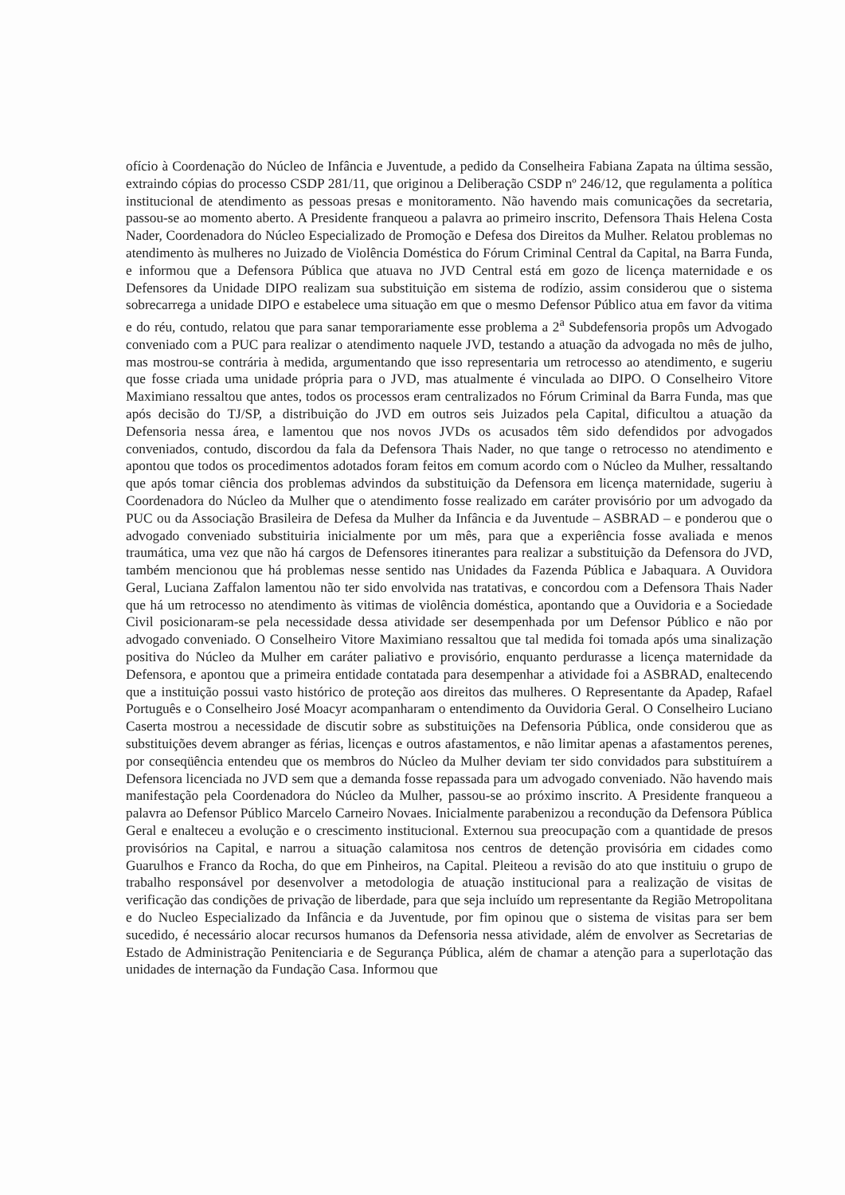ofício à Coordenação do Núcleo de Infância e Juventude, a pedido da Conselheira Fabiana Zapata na última sessão, extraindo cópias do processo CSDP 281/11, que originou a Deliberação CSDP nº 246/12, que regulamenta a política institucional de atendimento as pessoas presas e monitoramento. Não havendo mais comunicações da secretaria, passou-se ao momento aberto. A Presidente franqueou a palavra ao primeiro inscrito, Defensora Thais Helena Costa Nader, Coordenadora do Núcleo Especializado de Promoção e Defesa dos Direitos da Mulher. Relatou problemas no atendimento às mulheres no Juizado de Violência Doméstica do Fórum Criminal Central da Capital, na Barra Funda, e informou que a Defensora Pública que atuava no JVD Central está em gozo de licença maternidade e os Defensores da Unidade DIPO realizam sua substituição em sistema de rodízio, assim considerou que o sistema sobrecarrega a unidade DIPO e estabelece uma situação em que o mesmo Defensor Público atua em favor da vitima e do réu, contudo, relatou que para sanar temporariamente esse problema a 2<sup>a</sup> Subdefensoria propôs um Advogado conveniado com a PUC para realizar o atendimento naquele JVD, testando a atuação da advogada no mês de julho, mas mostrou-se contrária à medida, argumentando que isso representaria um retrocesso ao atendimento, e sugeriu que fosse criada uma unidade própria para o JVD, mas atualmente é vinculada ao DIPO. O Conselheiro Vitore Maximiano ressaltou que antes, todos os processos eram centralizados no Fórum Criminal da Barra Funda, mas que após decisão do TJ/SP, a distribuição do JVD em outros seis Juizados pela Capital, dificultou a atuação da Defensoria nessa área, e lamentou que nos novos JVDs os acusados têm sido defendidos por advogados conveniados, contudo, discordou da fala da Defensora Thais Nader, no que tange o retrocesso no atendimento e apontou que todos os procedimentos adotados foram feitos em comum acordo com o Núcleo da Mulher, ressaltando que após tomar ciência dos problemas advindos da substituição da Defensora em licença maternidade, sugeriu à Coordenadora do Núcleo da Mulher que o atendimento fosse realizado em caráter provisório por um advogado da PUC ou da Associação Brasileira de Defesa da Mulher da Infância e da Juventude – ASBRAD – e ponderou que o advogado conveniado substituiria inicialmente por um mês, para que a experiência fosse avaliada e menos traumática, uma vez que não há cargos de Defensores itinerantes para realizar a substituição da Defensora do JVD, também mencionou que há problemas nesse sentido nas Unidades da Fazenda Pública e Jabaquara. A Ouvidora Geral, Luciana Zaffalon lamentou não ter sido envolvida nas tratativas, e concordou com a Defensora Thais Nader que há um retrocesso no atendimento às vitimas de violência doméstica, apontando que a Ouvidoria e a Sociedade Civil posicionaram-se pela necessidade dessa atividade ser desempenhada por um Defensor Público e não por advogado conveniado. O Conselheiro Vitore Maximiano ressaltou que tal medida foi tomada após uma sinalização positiva do Núcleo da Mulher em caráter paliativo e provisório, enquanto perdurasse a licença maternidade da Defensora, e apontou que a primeira entidade contatada para desempenhar a atividade foi a ASBRAD, enaltecendo que a instituição possui vasto histórico de proteção aos direitos das mulheres. O Representante da Apadep, Rafael Português e o Conselheiro José Moacyr acompanharam o entendimento da Ouvidoria Geral. O Conselheiro Luciano Caserta mostrou a necessidade de discutir sobre as substituições na Defensoria Pública, onde considerou que as substituições devem abranger as férias, licenças e outros afastamentos, e não limitar apenas a afastamentos perenes, por conseqüência entendeu que os membros do Núcleo da Mulher deviam ter sido convidados para substituírem a Defensora licenciada no JVD sem que a demanda fosse repassada para um advogado conveniado. Não havendo mais manifestação pela Coordenadora do Núcleo da Mulher, passou-se ao próximo inscrito. A Presidente franqueou a palavra ao Defensor Público Marcelo Carneiro Novaes. Inicialmente parabenizou a recondução da Defensora Pública Geral e enalteceu a evolução e o crescimento institucional. Externou sua preocupação com a quantidade de presos provisórios na Capital, e narrou a situação calamitosa nos centros de detenção provisória em cidades como Guarulhos e Franco da Rocha, do que em Pinheiros, na Capital. Pleiteou a revisão do ato que instituiu o grupo de trabalho responsável por desenvolver a metodologia de atuação institucional para a realização de visitas de verificação das condições de privação de liberdade, para que seja incluído um representante da Região Metropolitana e do Nucleo Especializado da Infância e da Juventude, por fim opinou que o sistema de visitas para ser bem sucedido, é necessário alocar recursos humanos da Defensoria nessa atividade, além de envolver as Secretarias de Estado de Administração Penitenciaria e de Segurança Pública, além de chamar a atenção para a superlotação das unidades de internação da Fundação Casa. Informou que